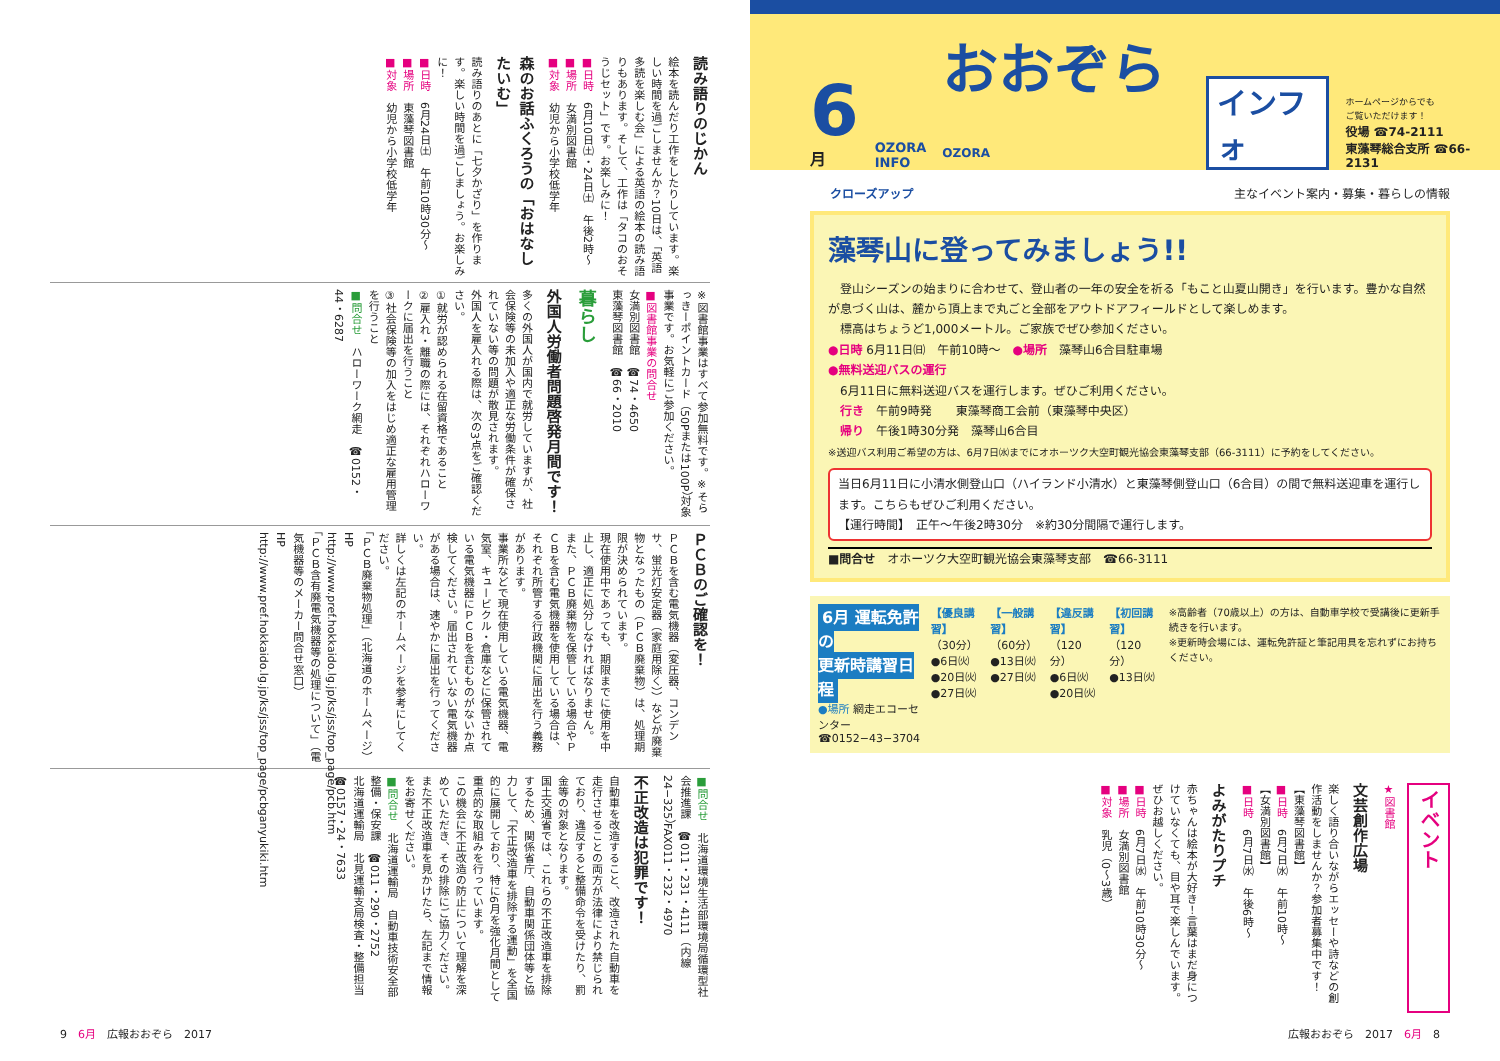6
月
OZORA
INFO
おおぞら OZORA
インフォ
ホームページからでも
ご覧いただけます！
役場 ☎74-2111
東藻琴総合支所 ☎66-2131
クローズアップ 主なイベント案内・募集・暮らしの情報
藻琴山に登ってみましょう!!
　登山シーズンの始まりに合わせて、登山者の一年の安全を祈る「もこと山夏山開き」を行います。豊かな自然が息づく山は、麓から頂上まで丸ごと全部をアウトドアフィールドとして楽しめます。
　標高はちょうど1,000メートル。ご家族でぜひ参加ください。
●日時 6月11日㈰　午前10時～　●場所　藻琴山6合目駐車場
●無料送迎バスの運行
　6月11日に無料送迎バスを運行します。ぜひご利用ください。
　行き　午前9時発　　東藻琴商工会前（東藻琴中央区）
　帰り　午後1時30分発　藻琴山6合目
※送迎バス利用ご希望の方は、6月7日㈬までにオホーツク大空町観光協会東藻琴支部（66-3111）に予約をしてください。
当日6月11日に小清水側登山口（ハイランド小清水）と東藻琴側登山口（6合目）の間で無料送迎車を運行します。こちらもぜひご利用ください。
【運行時間】　正午～午後2時30分　※約30分間隔で運行します。
■問合せ　オホーツク大空町観光協会東藻琴支部　☎66-3111
6月 運転免許の
更新時講習日程
●場所 網走エコーセンター
☎0152−43−3704
【優良講習】
（30分）
●6日㈫
●20日㈫
●27日㈫
【一般講習】
（60分）
●13日㈫
●27日㈫
【違反講習】
（120分）
●6日㈫
●20日㈫
【初回講習】
（120分）
●13日㈫
※高齢者（70歳以上）の方は、自動車学校で受講後に更新手続きを行います。
※更新時会場には、運転免許証と筆記用具を忘れずにお持ちください。
イベント
★図書館
文芸創作広場
楽しく語り合いながらエッセーや詩などの創作活動をしませんか？参加者募集中です！
【東藻琴図書館】
■日時　6月7日㈬　午前10時～
【女満別図書館】
■日時　6月7日㈬　午後6時～
よみがたりプチ
赤ちゃんは絵本が大好き！言葉はまだ身につけていなくても、目や耳で楽しんでいます。ぜひお越しください。
■日時　6月7日㈬　午前10時30分～
■場所　女満別図書館
■対象　乳児（0～3歳）
広報おおぞら　2017　6月　8
読み語りのじかん
絵本を読んだり工作をしたりしています。楽しい時間を過ごしませんか？10日は、「英語多読を楽しむ会」による英語の絵本の読み語りもあります。そして、工作は「タコのおそうじセット」です。お楽しみに！
■日時　6月10日㈯・24日㈯　午後2時～
■場所　女満別図書館
■対象　幼児から小学校低学年
森のお話ふくろうの「おはなしたいむ」
読み語りのあとに「七夕かざり」を作ります。楽しい時間を過ごしましょう。お楽しみに！
■日時　6月24日㈯　午前10時30分～
■場所　東藻琴図書館
■対象　幼児から小学校低学年
※図書館事業はすべて参加無料です。※そらっきーポイントカード（50Pまたは100P）対象事業です。お気軽にご参加ください。
■図書館事業の問合せ
女満別図書館　☎74・4650
東藻琴図書館　☎66・2010
暮らし
外国人労働者問題啓発月間です！
多くの外国人が国内で就労していますが、社会保険等の未加入や適正な労働条件が確保されていない等の問題が散見されます。
外国人を雇入れる際は、次の3点をご確認ください。
①就労が認められる在留資格であること
②雇入れ・離職の際には、それぞれハローワークに届出を行うこと
③社会保険等の加入をはじめ適正な雇用管理を行うこと
■問合せ　ハローワーク網走　☎0152・44・6287
ＰＣＢのご確認を！
ＰＣＢを含む電気機器（変圧器、コンデンサ、蛍光灯安定器（家庭用除く））などが廃棄物となったもの（ＰＣＢ廃棄物）は、処理期限が決められています。
現在使用中であっても、期限までに使用を中止し、適正に処分しなければなりません。
また、ＰＣＢ廃棄物を保管している場合やＰＣＢを含む電気機器を使用している場合は、それぞれ所管する行政機関に届出を行う義務があります。
事業所などで現在使用している電気機器、電気室、キュービクル・倉庫などに保管されている電気機器にＰＣＢを含むものがないか点検してください。届出されていない電気機器がある場合は、速やかに届出を行ってください。
詳しくは左記のホームページを参考にしてください。
「ＰＣＢ廃棄物処理」（北海道のホームページ）
HP http://www.pref.hokkaido.lg.jp/ks/jss/top_page/pcb.htm
「ＰＣＢ含有廃電気機器等の処理について」（電気機器等のメーカー問合せ窓口）
HP http://www.pref.hokkaido.lg.jp/ks/jss/top_page/pcbganyukiki.htm
■問合せ　北海道環境生活部環境局循環型社会推進課　☎011・231・4111（内線24−325）FAX011・232・4970
不正改造は犯罪です！
自動車を改造すること、改造された自動車を走行させることの両方が法律により禁じられており、違反すると整備命令を受けたり、罰金等の対象となります。
国土交通省では、これらの不正改造車を排除するため、関係省庁、自動車関係団体等と協力して、「不正改造車を排除する運動」を全国的に展開しており、特に6月を強化月間として重点的な取組みを行っています。
この機会に不正改造の防止について理解を深めていただき、その排除にご協力ください。
また不正改造車を見かけたら、左記まで情報をお寄せください。
■問合せ　北海道運輸局　自動車技術安全部整備・保安課　☎011・290・2752
北海道運輸局　北見運輸支局検査・整備担当　☎0157・24・7633
9　6月　広報おおぞら　2017